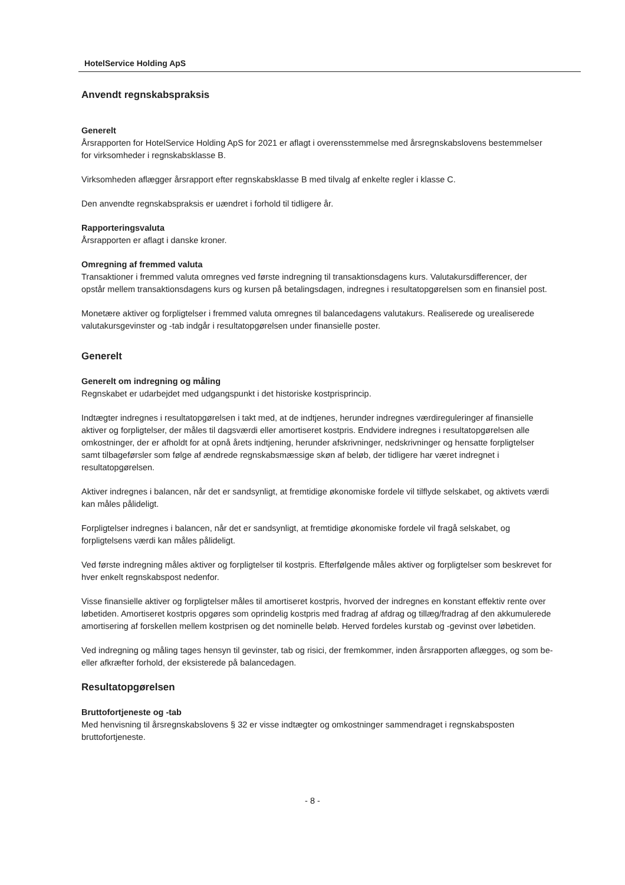HotelService Holding ApS
Anvendt regnskabspraksis
Generelt
Årsrapporten for HotelService Holding ApS for 2021 er aflagt i overensstemmelse med årsregnskabslovens bestemmelser for virksomheder i regnskabsklasse B.
Virksomheden aflægger årsrapport efter regnskabsklasse B med tilvalg af enkelte regler i klasse C.
Den anvendte regnskabspraksis er uændret i forhold til tidligere år.
Rapporteringsvaluta
Årsrapporten er aflagt i danske kroner.
Omregning af fremmed valuta
Transaktioner i fremmed valuta omregnes ved første indregning til transaktionsdagens kurs. Valutakursdifferencer, der opstår mellem transaktionsdagens kurs og kursen på betalingsdagen, indregnes i resultatopgørelsen som en finansiel post.
Monetære aktiver og forpligtelser i fremmed valuta omregnes til balancedagens valutakurs. Realiserede og urealiserede valutakursgevinster og -tab indgår i resultatopgørelsen under finansielle poster.
Generelt
Generelt om indregning og måling
Regnskabet er udarbejdet med udgangspunkt i det historiske kostprisprincip.
Indtægter indregnes i resultatopgørelsen i takt med, at de indtjenes, herunder indregnes værdireguleringer af finansielle aktiver og forpligtelser, der måles til dagsværdi eller amortiseret kostpris. Endvidere indregnes i resultatopgørelsen alle omkostninger, der er afholdt for at opnå årets indtjening, herunder afskrivninger, nedskrivninger og hensatte forpligtelser samt tilbageførsler som følge af ændrede regnskabsmæssige skøn af beløb, der tidligere har været indregnet i resultatopgørelsen.
Aktiver indregnes i balancen, når det er sandsynligt, at fremtidige økonomiske fordele vil tilflyde selskabet, og aktivets værdi kan måles pålideligt.
Forpligtelser indregnes i balancen, når det er sandsynligt, at fremtidige økonomiske fordele vil fragå selskabet, og forpligtelsens værdi kan måles pålideligt.
Ved første indregning måles aktiver og forpligtelser til kostpris. Efterfølgende måles aktiver og forpligtelser som beskrevet for hver enkelt regnskabspost nedenfor.
Visse finansielle aktiver og forpligtelser måles til amortiseret kostpris, hvorved der indregnes en konstant effektiv rente over løbetiden. Amortiseret kostpris opgøres som oprindelig kostpris med fradrag af afdrag og tillæg/fradrag af den akkumulerede amortisering af forskellen mellem kostprisen og det nominelle beløb. Herved fordeles kurstab og -gevinst over løbetiden.
Ved indregning og måling tages hensyn til gevinster, tab og risici, der fremkommer, inden årsrapporten aflægges, og som be- eller afkræfter forhold, der eksisterede på balancedagen.
Resultatopgørelsen
Bruttofortjeneste og -tab
Med henvisning til årsregnskabslovens § 32 er visse indtægter og omkostninger sammendraget i regnskabsposten bruttofortjeneste.
- 8 -